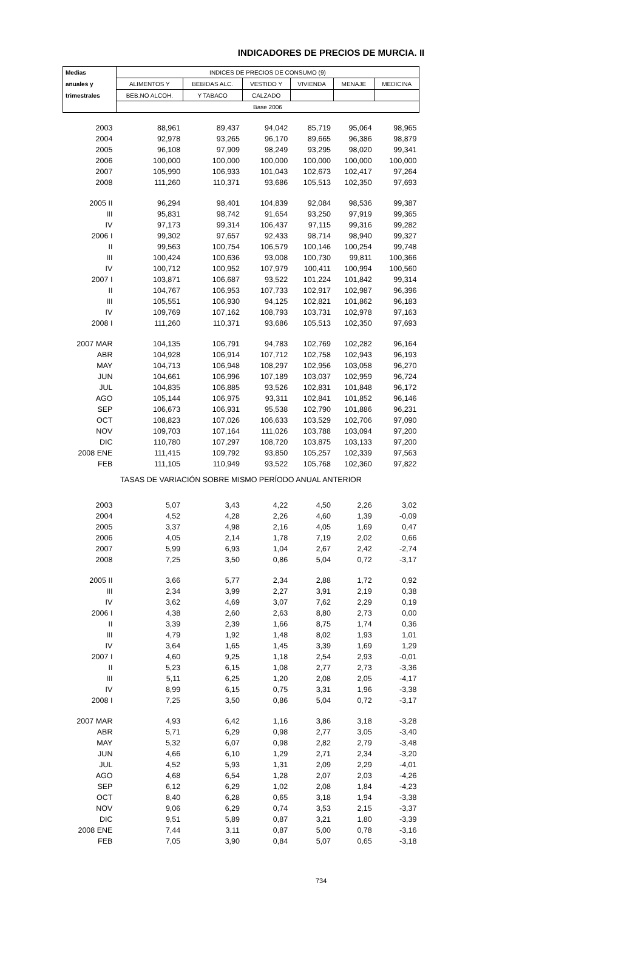INDICADORES DE PRECIOS DE MURCIA. II
| Medias | INDICES DE PRECIOS DE CONSUMO (9) | | | | | |
| --- | --- | --- | --- | --- | --- | --- |
| anuales y | ALIMENTOS Y | BEBIDAS ALC. | VESTIDO Y | VIVIENDA | MENAJE | MEDICINA |
| trimestrales | BEB.NO ALCOH. | Y TABACO | CALZADO | | | |
| | Base 2006 | | | | | |
| 2003 | 88,961 | 89,437 | 94,042 | 85,719 | 95,064 | 98,965 |
| 2004 | 92,978 | 93,265 | 96,170 | 89,665 | 96,386 | 98,879 |
| 2005 | 96,108 | 97,909 | 98,249 | 93,295 | 98,020 | 99,341 |
| 2006 | 100,000 | 100,000 | 100,000 | 100,000 | 100,000 | 100,000 |
| 2007 | 105,990 | 106,933 | 101,043 | 102,673 | 102,417 | 97,264 |
| 2008 | 111,260 | 110,371 | 93,686 | 105,513 | 102,350 | 97,693 |
| 2005 II | 96,294 | 98,401 | 104,839 | 92,084 | 98,536 | 99,387 |
| III | 95,831 | 98,742 | 91,654 | 93,250 | 97,919 | 99,365 |
| IV | 97,173 | 99,314 | 106,437 | 97,115 | 99,316 | 99,282 |
| 2006 I | 99,302 | 97,657 | 92,433 | 98,714 | 98,940 | 99,327 |
| II | 99,563 | 100,754 | 106,579 | 100,146 | 100,254 | 99,748 |
| III | 100,424 | 100,636 | 93,008 | 100,730 | 99,811 | 100,366 |
| IV | 100,712 | 100,952 | 107,979 | 100,411 | 100,994 | 100,560 |
| 2007 I | 103,871 | 106,687 | 93,522 | 101,224 | 101,842 | 99,314 |
| II | 104,767 | 106,953 | 107,733 | 102,917 | 102,987 | 96,396 |
| III | 105,551 | 106,930 | 94,125 | 102,821 | 101,862 | 96,183 |
| IV | 109,769 | 107,162 | 108,793 | 103,731 | 102,978 | 97,163 |
| 2008 I | 111,260 | 110,371 | 93,686 | 105,513 | 102,350 | 97,693 |
| 2007 MAR | 104,135 | 106,791 | 94,783 | 102,769 | 102,282 | 96,164 |
| ABR | 104,928 | 106,914 | 107,712 | 102,758 | 102,943 | 96,193 |
| MAY | 104,713 | 106,948 | 108,297 | 102,956 | 103,058 | 96,270 |
| JUN | 104,661 | 106,996 | 107,189 | 103,037 | 102,959 | 96,724 |
| JUL | 104,835 | 106,885 | 93,526 | 102,831 | 101,848 | 96,172 |
| AGO | 105,144 | 106,975 | 93,311 | 102,841 | 101,852 | 96,146 |
| SEP | 106,673 | 106,931 | 95,538 | 102,790 | 101,886 | 96,231 |
| OCT | 108,823 | 107,026 | 106,633 | 103,529 | 102,706 | 97,090 |
| NOV | 109,703 | 107,164 | 111,026 | 103,788 | 103,094 | 97,200 |
| DIC | 110,780 | 107,297 | 108,720 | 103,875 | 103,133 | 97,200 |
| 2008 ENE | 111,415 | 109,792 | 93,850 | 105,257 | 102,339 | 97,563 |
| FEB | 111,105 | 110,949 | 93,522 | 105,768 | 102,360 | 97,822 |
| TASAS DE VARIACIÓN SOBRE MISMO PERÍODO ANUAL ANTERIOR | | | | | | |
| 2003 | 5,07 | 3,43 | 4,22 | 4,50 | 2,26 | 3,02 |
| 2004 | 4,52 | 4,28 | 2,26 | 4,60 | 1,39 | -0,09 |
| 2005 | 3,37 | 4,98 | 2,16 | 4,05 | 1,69 | 0,47 |
| 2006 | 4,05 | 2,14 | 1,78 | 7,19 | 2,02 | 0,66 |
| 2007 | 5,99 | 6,93 | 1,04 | 2,67 | 2,42 | -2,74 |
| 2008 | 7,25 | 3,50 | 0,86 | 5,04 | 0,72 | -3,17 |
| 2005 II | 3,66 | 5,77 | 2,34 | 2,88 | 1,72 | 0,92 |
| III | 2,34 | 3,99 | 2,27 | 3,91 | 2,19 | 0,38 |
| IV | 3,62 | 4,69 | 3,07 | 7,62 | 2,29 | 0,19 |
| 2006 I | 4,38 | 2,60 | 2,63 | 8,80 | 2,73 | 0,00 |
| II | 3,39 | 2,39 | 1,66 | 8,75 | 1,74 | 0,36 |
| III | 4,79 | 1,92 | 1,48 | 8,02 | 1,93 | 1,01 |
| IV | 3,64 | 1,65 | 1,45 | 3,39 | 1,69 | 1,29 |
| 2007 I | 4,60 | 9,25 | 1,18 | 2,54 | 2,93 | -0,01 |
| II | 5,23 | 6,15 | 1,08 | 2,77 | 2,73 | -3,36 |
| III | 5,11 | 6,25 | 1,20 | 2,08 | 2,05 | -4,17 |
| IV | 8,99 | 6,15 | 0,75 | 3,31 | 1,96 | -3,38 |
| 2008 I | 7,25 | 3,50 | 0,86 | 5,04 | 0,72 | -3,17 |
| 2007 MAR | 4,93 | 6,42 | 1,16 | 3,86 | 3,18 | -3,28 |
| ABR | 5,71 | 6,29 | 0,98 | 2,77 | 3,05 | -3,40 |
| MAY | 5,32 | 6,07 | 0,98 | 2,82 | 2,79 | -3,48 |
| JUN | 4,66 | 6,10 | 1,29 | 2,71 | 2,34 | -3,20 |
| JUL | 4,52 | 5,93 | 1,31 | 2,09 | 2,29 | -4,01 |
| AGO | 4,68 | 6,54 | 1,28 | 2,07 | 2,03 | -4,26 |
| SEP | 6,12 | 6,29 | 1,02 | 2,08 | 1,84 | -4,23 |
| OCT | 8,40 | 6,28 | 0,65 | 3,18 | 1,94 | -3,38 |
| NOV | 9,06 | 6,29 | 0,74 | 3,53 | 2,15 | -3,37 |
| DIC | 9,51 | 5,89 | 0,87 | 3,21 | 1,80 | -3,39 |
| 2008 ENE | 7,44 | 3,11 | 0,87 | 5,00 | 0,78 | -3,16 |
| FEB | 7,05 | 3,90 | 0,84 | 5,07 | 0,65 | -3,18 |
734